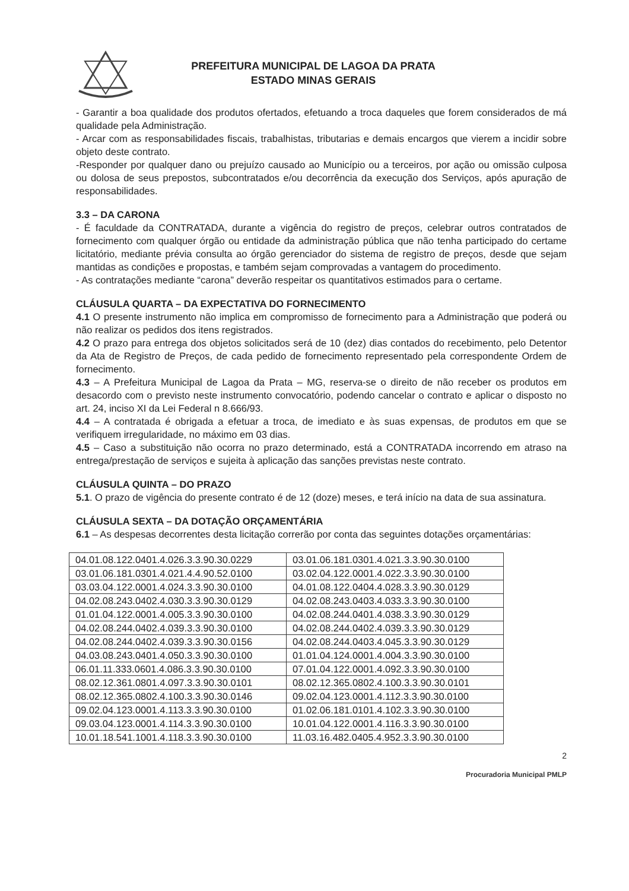PREFEITURA MUNICIPAL DE LAGOA DA PRATA
ESTADO MINAS GERAIS
- Garantir a boa qualidade dos produtos ofertados, efetuando a troca daqueles que forem considerados de má qualidade pela Administração.
- Arcar com as responsabilidades fiscais, trabalhistas, tributarias e demais encargos que vierem a incidir sobre objeto deste contrato.
-Responder por qualquer dano ou prejuízo causado ao Município ou a terceiros, por ação ou omissão culposa ou dolosa de seus prepostos, subcontratados e/ou decorrência da execução dos Serviços, após apuração de responsabilidades.
3.3 – DA CARONA
- É faculdade da CONTRATADA, durante a vigência do registro de preços, celebrar outros contratados de fornecimento com qualquer órgão ou entidade da administração pública que não tenha participado do certame licitatório, mediante prévia consulta ao órgão gerenciador do sistema de registro de preços, desde que sejam mantidas as condições e propostas, e também sejam comprovadas a vantagem do procedimento.
- As contratações mediante “carona” deverão respeitar os quantitativos estimados para o certame.
CLÁUSULA QUARTA – DA EXPECTATIVA DO FORNECIMENTO
4.1 O presente instrumento não implica em compromisso de fornecimento para a Administração que poderá ou não realizar os pedidos dos itens registrados.
4.2 O prazo para entrega dos objetos solicitados será de 10 (dez) dias contados do recebimento, pelo Detentor da Ata de Registro de Preços, de cada pedido de fornecimento representado pela correspondente Ordem de fornecimento.
4.3 – A Prefeitura Municipal de Lagoa da Prata – MG, reserva-se o direito de não receber os produtos em desacordo com o previsto neste instrumento convocatório, podendo cancelar o contrato e aplicar o disposto no art. 24, inciso XI da Lei Federal n 8.666/93.
4.4 – A contratada é obrigada a efetuar a troca, de imediato e às suas expensas, de produtos em que se verifiquem irregularidade, no máximo em 03 dias.
4.5 – Caso a substituição não ocorra no prazo determinado, está a CONTRATADA incorrendo em atraso na entrega/prestação de serviços e sujeita à aplicação das sanções previstas neste contrato.
CLÁUSULA QUINTA – DO PRAZO
5.1. O prazo de vigência do presente contrato é de 12 (doze) meses, e terá início na data de sua assinatura.
CLÁUSULA SEXTA – DA DOTAÇÃO ORÇAMENTÁRIA
6.1 – As despesas decorrentes desta licitação correrão por conta das seguintes dotações orçamentárias:
| 04.01.08.122.0401.4.026.3.3.90.30.0229 | 03.01.06.181.0301.4.021.3.3.90.30.0100 |
| 03.01.06.181.0301.4.021.4.4.90.52.0100 | 03.02.04.122.0001.4.022.3.3.90.30.0100 |
| 03.03.04.122.0001.4.024.3.3.90.30.0100 | 04.01.08.122.0404.4.028.3.3.90.30.0129 |
| 04.02.08.243.0402.4.030.3.3.90.30.0129 | 04.02.08.243.0403.4.033.3.3.90.30.0100 |
| 01.01.04.122.0001.4.005.3.3.90.30.0100 | 04.02.08.244.0401.4.038.3.3.90.30.0129 |
| 04.02.08.244.0402.4.039.3.3.90.30.0100 | 04.02.08.244.0402.4.039.3.3.90.30.0129 |
| 04.02.08.244.0402.4.039.3.3.90.30.0156 | 04.02.08.244.0403.4.045.3.3.90.30.0129 |
| 04.03.08.243.0401.4.050.3.3.90.30.0100 | 01.01.04.124.0001.4.004.3.3.90.30.0100 |
| 06.01.11.333.0601.4.086.3.3.90.30.0100 | 07.01.04.122.0001.4.092.3.3.90.30.0100 |
| 08.02.12.361.0801.4.097.3.3.90.30.0101 | 08.02.12.365.0802.4.100.3.3.90.30.0101 |
| 08.02.12.365.0802.4.100.3.3.90.30.0146 | 09.02.04.123.0001.4.112.3.3.90.30.0100 |
| 09.02.04.123.0001.4.113.3.3.90.30.0100 | 01.02.06.181.0101.4.102.3.3.90.30.0100 |
| 09.03.04.123.0001.4.114.3.3.90.30.0100 | 10.01.04.122.0001.4.116.3.3.90.30.0100 |
| 10.01.18.541.1001.4.118.3.3.90.30.0100 | 11.03.16.482.0405.4.952.3.3.90.30.0100 |
2
Procuradoria Municipal PMLP